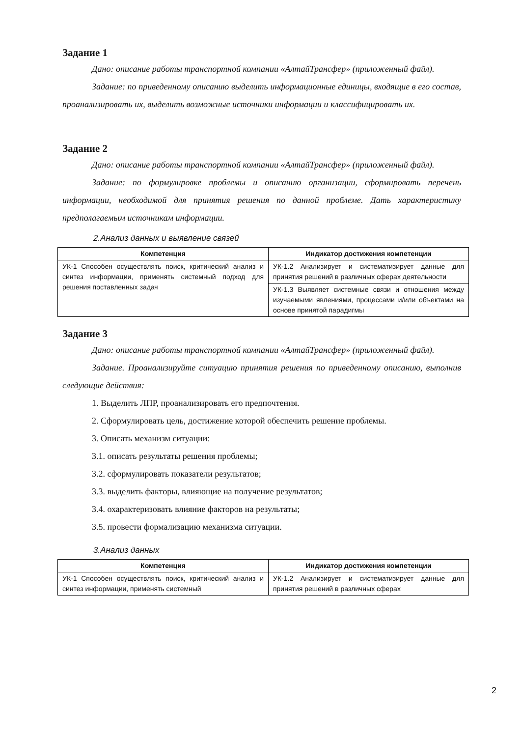Задание 1
Дано: описание работы транспортной компании «АлтайТрансфер» (приложенный файл).
Задание: по приведенному описанию выделить информационные единицы, входящие в его состав, проанализировать их, выделить возможные источники информации и классифицировать их.
Задание 2
Дано: описание работы транспортной компании «АлтайТрансфер» (приложенный файл).
Задание: по формулировке проблемы и описанию организации, сформировать перечень информации, необходимой для принятия решения по данной проблеме. Дать характеристику предполагаемым источникам информации.
2.Анализ данных и выявление связей
| Компетенция | Индикатор достижения компетенции |
| --- | --- |
| УК-1 Способен осуществлять поиск, критический анализ и синтез информации, применять системный подход для решения поставленных задач | УК-1.2 Анализирует и систематизирует данные для принятия решений в различных сферах деятельности |
| | УК-1.3 Выявляет системные связи и отношения между изучаемыми явлениями, процессами и/или объектами на основе принятой парадигмы |
Задание 3
Дано: описание работы транспортной компании «АлтайТрансфер» (приложенный файл).
Задание. Проанализируйте ситуацию принятия решения по приведенному описанию, выполнив следующие действия:
1. Выделить ЛПР, проанализировать его предпочтения.
2. Сформулировать цель, достижение которой обеспечить решение проблемы.
3. Описать механизм ситуации:
3.1. описать результаты решения проблемы;
3.2. сформулировать показатели результатов;
3.3. выделить факторы, влияющие на получение результатов;
3.4. охарактеризовать влияние факторов на результаты;
3.5. провести формализацию механизма ситуации.
3.Анализ данных
| Компетенция | Индикатор достижения компетенции |
| --- | --- |
| УК-1 Способен осуществлять поиск, критический анализ и синтез информации, применять системный | УК-1.2 Анализирует и систематизирует данные для принятия решений в различных сферах |
2